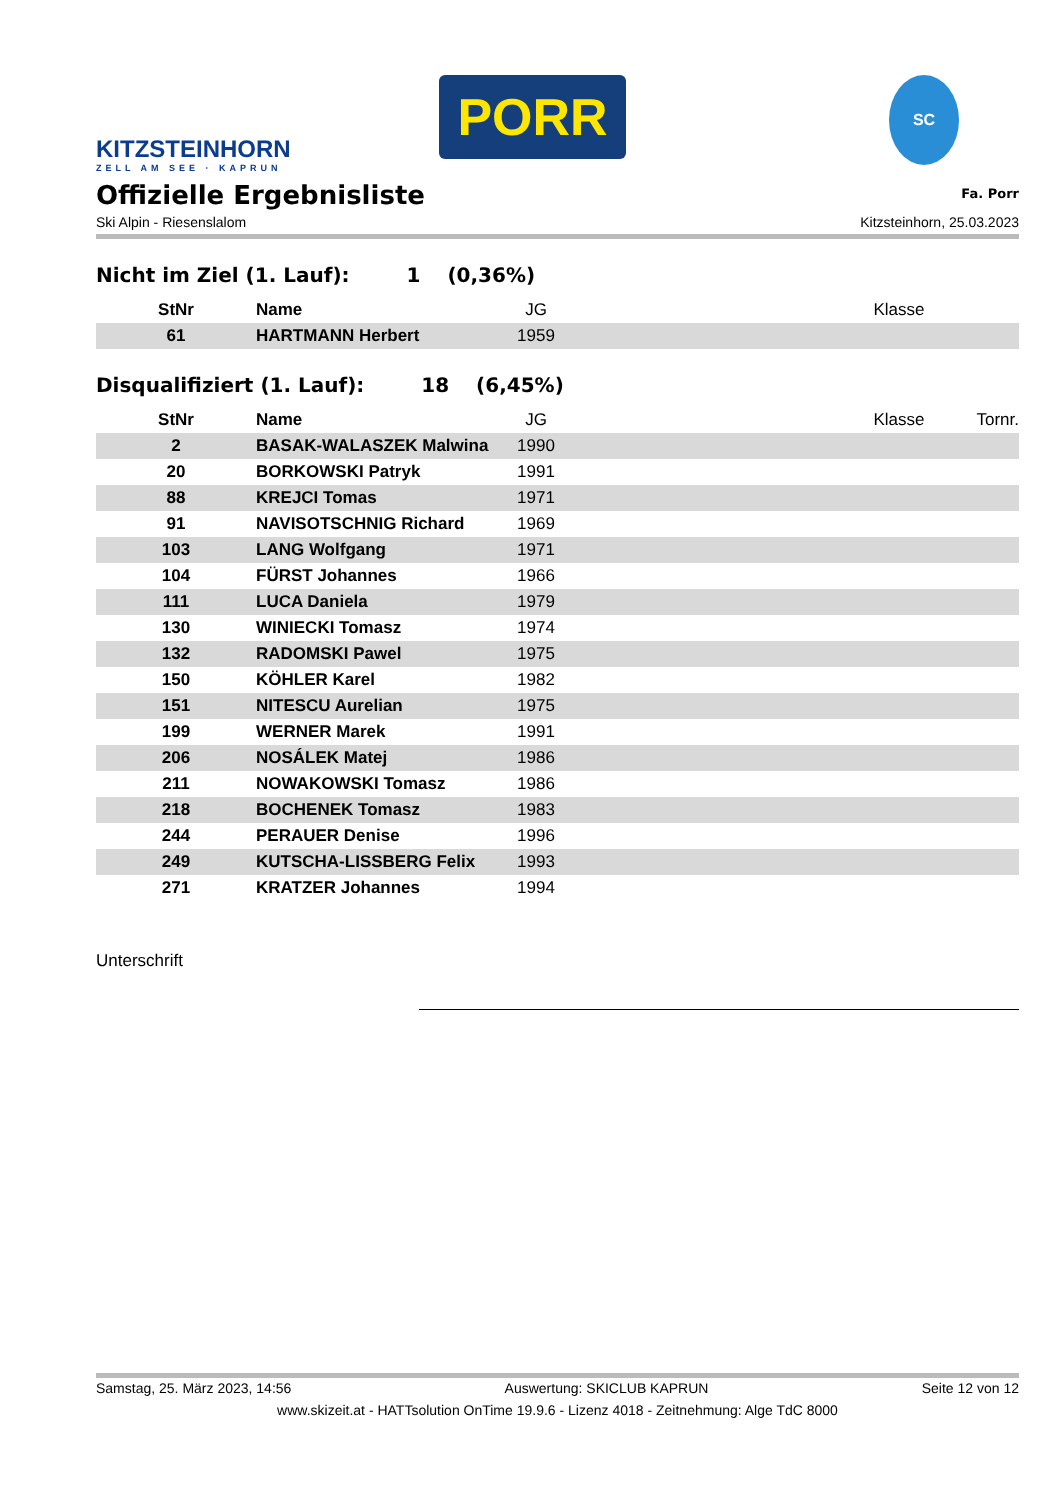KITZSTEINHORN
ZELL AM SEE · KAPRUN
PORR
SC
Offizielle Ergebnisliste
Fa. Porr
Ski Alpin - Riesenslalom Kitzsteinhorn, 25.03.2023
Nicht im Ziel (1. Lauf): 1 (0,36%)
| StNr | Name | JG | | Klasse | |
| --- | --- | --- | --- | --- | --- |
| 61 | HARTMANN Herbert | 1959 | | | |
Disqualifiziert (1. Lauf): 18 (6,45%)
| StNr | Name | JG | | Klasse | Tornr. |
| --- | --- | --- | --- | --- | --- |
| 2 | BASAK-WALASZEK Malwina | 1990 | | | |
| 20 | BORKOWSKI Patryk | 1991 | | | |
| 88 | KREJCI Tomas | 1971 | | | |
| 91 | NAVISOTSCHNIG Richard | 1969 | | | |
| 103 | LANG Wolfgang | 1971 | | | |
| 104 | FÜRST Johannes | 1966 | | | |
| 111 | LUCA Daniela | 1979 | | | |
| 130 | WINIECKI Tomasz | 1974 | | | |
| 132 | RADOMSKI Pawel | 1975 | | | |
| 150 | KÖHLER Karel | 1982 | | | |
| 151 | NITESCU Aurelian | 1975 | | | |
| 199 | WERNER Marek | 1991 | | | |
| 206 | NOSÁLEK Matej | 1986 | | | |
| 211 | NOWAKOWSKI Tomasz | 1986 | | | |
| 218 | BOCHENEK Tomasz | 1983 | | | |
| 244 | PERAUER Denise | 1996 | | | |
| 249 | KUTSCHA-LISSBERG Felix | 1993 | | | |
| 271 | KRATZER Johannes | 1994 | | | |
Unterschrift
Samstag, 25. März 2023, 14:56 Auswertung: SKICLUB KAPRUN Seite 12 von 12
www.skizeit.at - HATTsolution OnTime 19.9.6 - Lizenz 4018 - Zeitnehmung: Alge TdC 8000